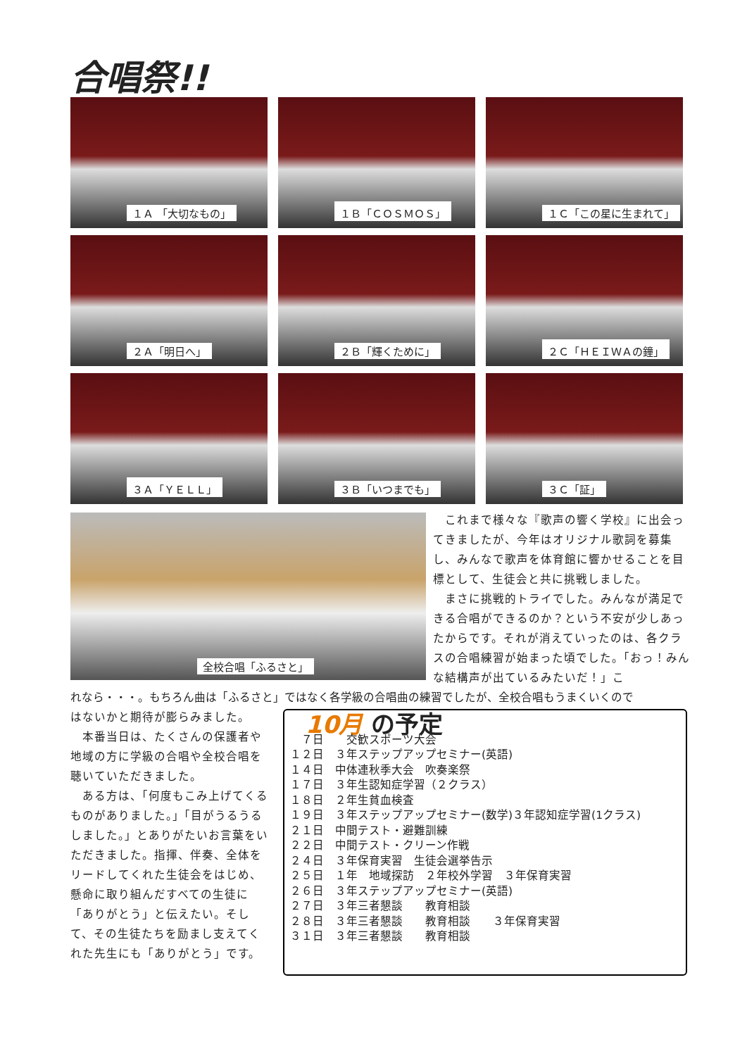合唱祭!!
１Ａ 「大切なもの」
１Ｂ「ＣＯＳＭＯＳ」
１Ｃ「この星に生まれて」
２Ａ「明日へ」
２Ｂ「輝くために」
２Ｃ「ＨＥＩＷＡの鐘」
３Ａ「ＹＥＬＬ」
３Ｂ「いつまでも」
３Ｃ「証」
全校合唱「ふるさと」
　これまで様々な『歌声の響く学校』に出会ってきましたが、今年はオリジナル歌詞を募集し、みんなで歌声を体育館に響かせることを目標として、生徒会と共に挑戦しました。
　まさに挑戦的トライでした。みんなが満足できる合唱ができるのか？という不安が少しあったからです。それが消えていったのは、各クラスの合唱練習が始まった頃でした。「おっ！みんな結構声が出ているみたいだ！」こ
れなら・・・。もちろん曲は「ふるさと」ではなく各学級の合唱曲の練習でしたが、全校合唱もうまくいくので
はないかと期待が膨らみました。
　本番当日は、たくさんの保護者や地域の方に学級の合唱や全校合唱を聴いていただきました。
　ある方は、「何度もこみ上げてくるものがありました。」「目がうるうるしました。」とありがたいお言葉をいただきました。指揮、伴奏、全体をリードしてくれた生徒会をはじめ、懸命に取り組んだすべての生徒に「ありがとう」と伝えたい。そして、その生徒たちを励まし支えてくれた先生にも「ありがとう」です。
10月 の予定
　７日　　交歓スポーツ大会
１２日　３年ステップアップセミナー(英語)
１４日　中体連秋季大会　吹奏楽祭
１７日　３年生認知症学習（２クラス）
１８日　２年生貧血検査
１９日　３年ステップアップセミナー(数学)３年認知症学習(1クラス)
２１日　中間テスト・避難訓練
２２日　中間テスト・クリーン作戦
２４日　３年保育実習　生徒会選挙告示
２５日　１年　地域探訪　２年校外学習　３年保育実習
２６日　３年ステップアップセミナー(英語)
２７日　３年三者懇談　　教育相談
２８日　３年三者懇談　　教育相談　　３年保育実習
３１日　３年三者懇談　　教育相談